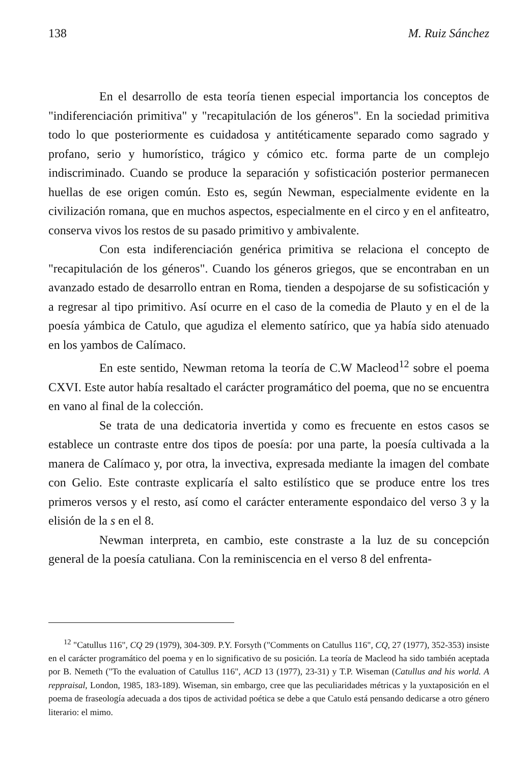138 M. Ruiz Sánchez
En el desarrollo de esta teoría tienen especial importancia los conceptos de "indiferenciación primitiva" y "recapitulación de los géneros". En la sociedad primitiva todo lo que posteriormente es cuidadosa y antitéticamente separado como sagrado y profano, serio y humorístico, trágico y cómico etc. forma parte de un complejo indiscriminado. Cuando se produce la separación y sofisticación posterior permanecen huellas de ese origen común. Esto es, según Newman, especialmente evidente en la civilización romana, que en muchos aspectos, especialmente en el circo y en el anfiteatro, conserva vivos los restos de su pasado primitivo y ambivalente.
Con esta indiferenciación genérica primitiva se relaciona el concepto de "recapitulación de los géneros". Cuando los géneros griegos, que se encontraban en un avanzado estado de desarrollo entran en Roma, tienden a despojarse de su sofisticación y a regresar al tipo primitivo. Así ocurre en el caso de la comedia de Plauto y en el de la poesía yámbica de Catulo, que agudiza el elemento satírico, que ya había sido atenuado en los yambos de Calímaco.
En este sentido, Newman retoma la teoría de C.W Macleod<sup>12</sup> sobre el poema CXVI. Este autor había resaltado el carácter programático del poema, que no se encuentra en vano al final de la colección.
Se trata de una dedicatoria invertida y como es frecuente en estos casos se establece un contraste entre dos tipos de poesía: por una parte, la poesía cultivada a la manera de Calímaco y, por otra, la invectiva, expresada mediante la imagen del combate con Gelio. Este contraste explicaría el salto estilístico que se produce entre los tres primeros versos y el resto, así como el carácter enteramente espondaico del verso 3 y la elisión de la s en el 8.
Newman interpreta, en cambio, este constraste a la luz de su concepción general de la poesía catuliana. Con la reminiscencia en el verso 8 del enfrenta-
<sup>12</sup> "Catullus 116", CQ 29 (1979), 304-309. P.Y. Forsyth ("Comments on Catullus 116", CQ, 27 (1977), 352-353) insiste en el carácter programático del poema y en lo significativo de su posición. La teoría de Macleod ha sido también aceptada por B. Nemeth ("To the evaluation of Catullus 116", ACD 13 (1977), 23-31) y T.P. Wiseman (Catullus and his world. A reppraisal, London, 1985, 183-189). Wiseman, sin embargo, cree que las peculiaridades métricas y la yuxtaposición en el poema de fraseología adecuada a dos tipos de actividad poética se debe a que Catulo está pensando dedicarse a otro género literario: el mimo.